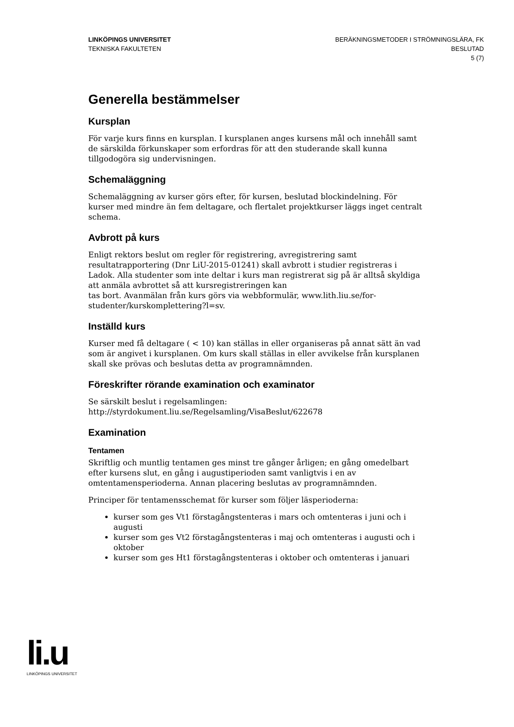LINKÖPINGS UNIVERSITET
TEKNISKA FAKULTETEN
BERÄKNINGSMETODER I STRÖMNINGSLÄRA, FK
BESLUTAD
5 (7)
Generella bestämmelser
Kursplan
För varje kurs finns en kursplan. I kursplanen anges kursens mål och innehåll samt de särskilda förkunskaper som erfordras för att den studerande skall kunna tillgodogöra sig undervisningen.
Schemaläggning
Schemaläggning av kurser görs efter, för kursen, beslutad blockindelning. För kurser med mindre än fem deltagare, och flertalet projektkurser läggs inget centralt schema.
Avbrott på kurs
Enligt rektors beslut om regler för registrering, avregistrering samt resultatrapportering (Dnr LiU-2015-01241) skall avbrott i studier registreras i Ladok. Alla studenter som inte deltar i kurs man registrerat sig på är alltså skyldiga att anmäla avbrottet så att kursregistreringen kan
tas bort. Avanmälan från kurs görs via webbformulär, www.lith.liu.se/for-studenter/kurskomplettering?l=sv.
Inställd kurs
Kurser med få deltagare ( < 10) kan ställas in eller organiseras på annat sätt än vad som är angivet i kursplanen. Om kurs skall ställas in eller avvikelse från kursplanen skall ske prövas och beslutas detta av programnämnden.
Föreskrifter rörande examination och examinator
Se särskilt beslut i regelsamlingen:
http://styrdokument.liu.se/Regelsamling/VisaBeslut/622678
Examination
Tentamen
Skriftlig och muntlig tentamen ges minst tre gånger årligen; en gång omedelbart efter kursens slut, en gång i augustiperioden samt vanligtvis i en av omtentamensperioderna. Annan placering beslutas av programnämnden.
Principer för tentamensschemat för kurser som följer läsperioderna:
kurser som ges Vt1 förstagångstenteras i mars och omtenteras i juni och i augusti
kurser som ges Vt2 förstagångstenteras i maj och omtenteras i augusti och i oktober
kurser som ges Ht1 förstagångstenteras i oktober och omtenteras i januari
li.u
LINKÖPINGS UNIVERSITET